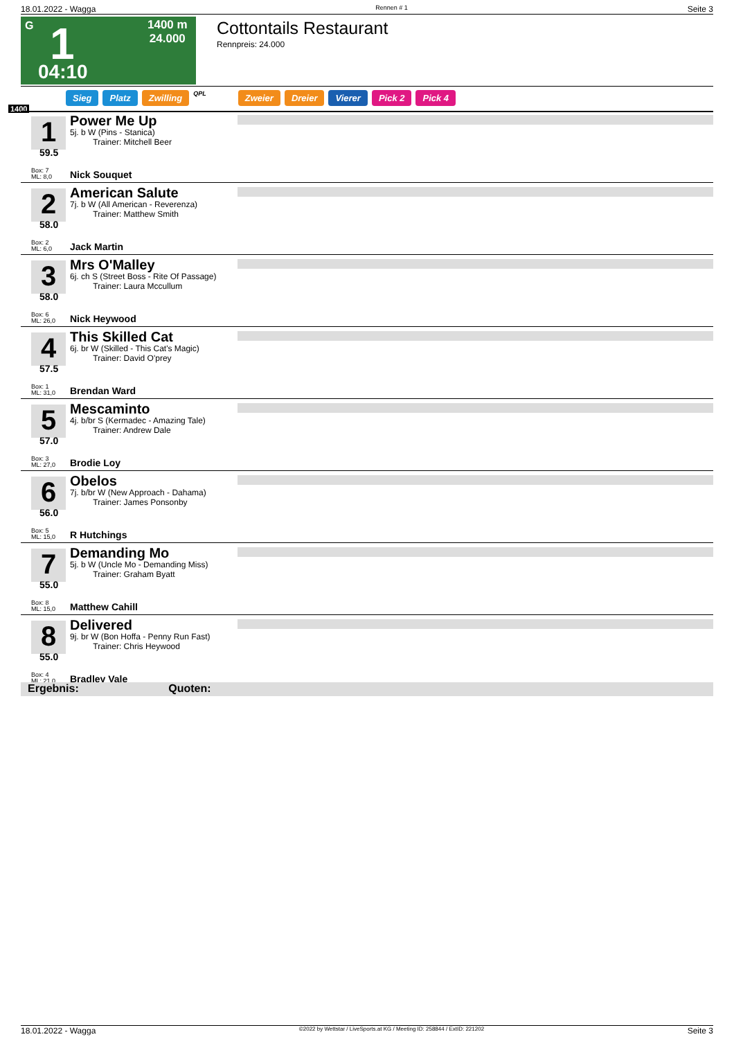18.01.2022 - Wagga Rennen # 1 Seite 3
G 1 1400 m
24.000
04:10
Cottontails Restaurant
Rennpreis: 24.000
Sieg Platz Zwilling QPL Zweier Dreier Vierer Pick 2 Pick 4
1400
1
59.5
Box: 7
ML: 8,0
Power Me Up
5j. b W (Pins - Stanica)
Trainer: Mitchell Beer
Nick Souquet
2
58.0
Box: 2
ML: 6,0
American Salute
7j. b W (All American - Reverenza)
Trainer: Matthew Smith
Jack Martin
3
58.0
Box: 6
ML: 26,0
Mrs O'Malley
6j. ch S (Street Boss - Rite Of Passage)
Trainer: Laura Mccullum
Nick Heywood
4
57.5
Box: 1
ML: 31,0
This Skilled Cat
6j. br W (Skilled - This Cat's Magic)
Trainer: David O'prey
Brendan Ward
5
57.0
Box: 3
ML: 27,0
Mescaminto
4j. b/br S (Kermadec - Amazing Tale)
Trainer: Andrew Dale
Brodie Loy
6
56.0
Box: 5
ML: 15,0
Obelos
7j. b/br W (New Approach - Dahama)
Trainer: James Ponsonby
R Hutchings
7
55.0
Box: 8
ML: 15,0
Demanding Mo
5j. b W (Uncle Mo - Demanding Miss)
Trainer: Graham Byatt
Matthew Cahill
8
55.0
Box: 4
ML: 21,0
Delivered
9j. br W (Bon Hoffa - Penny Run Fast)
Trainer: Chris Heywood
Bradley Vale
Ergebnis: Quoten:
18.01.2022 - Wagga ©2022 by Wettstar / LiveSports.at KG / Meeting ID: 258844 / ExtID: 221202 Seite 3